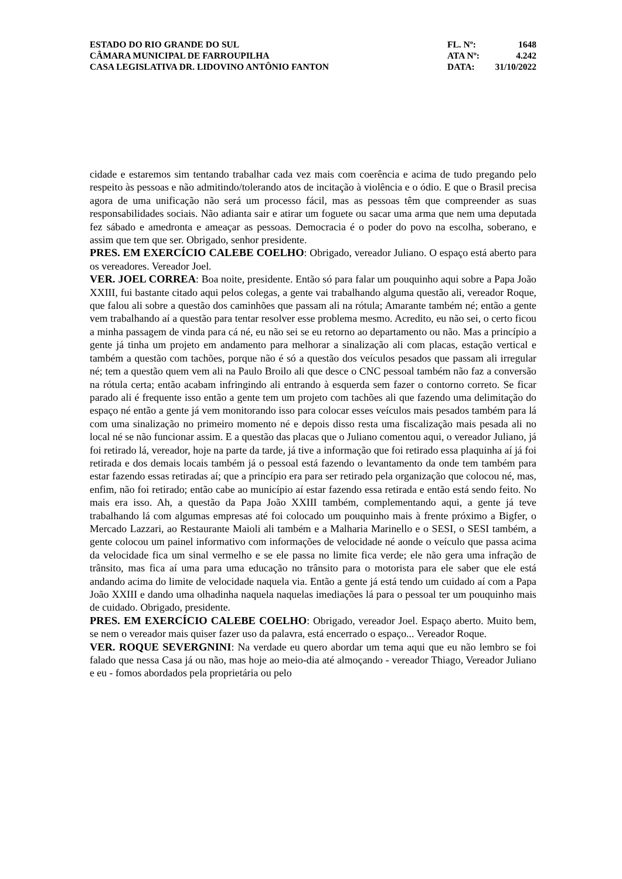ESTADO DO RIO GRANDE DO SUL
CÂMARA MUNICIPAL DE FARROUPILHA
CASA LEGISLATIVA DR. LIDOVINO ANTÔNIO FANTON
FL. Nº: 1648
ATA Nº: 4.242
DATA: 31/10/2022
cidade e estaremos sim tentando trabalhar cada vez mais com coerência e acima de tudo pregando pelo respeito às pessoas e não admitindo/tolerando atos de incitação à violência e o ódio. E que o Brasil precisa agora de uma unificação não será um processo fácil, mas as pessoas têm que compreender as suas responsabilidades sociais. Não adianta sair e atirar um foguete ou sacar uma arma que nem uma deputada fez sábado e amedronta e ameaçar as pessoas. Democracia é o poder do povo na escolha, soberano, e assim que tem que ser. Obrigado, senhor presidente.
PRES. EM EXERCÍCIO CALEBE COELHO: Obrigado, vereador Juliano. O espaço está aberto para os vereadores. Vereador Joel.
VER. JOEL CORREA: Boa noite, presidente. Então só para falar um pouquinho aqui sobre a Papa João XXIII, fui bastante citado aqui pelos colegas, a gente vai trabalhando alguma questão ali, vereador Roque, que falou ali sobre a questão dos caminhões que passam ali na rótula; Amarante também né; então a gente vem trabalhando aí a questão para tentar resolver esse problema mesmo. Acredito, eu não sei, o certo ficou a minha passagem de vinda para cá né, eu não sei se eu retorno ao departamento ou não. Mas a princípio a gente já tinha um projeto em andamento para melhorar a sinalização ali com placas, estação vertical e também a questão com tachões, porque não é só a questão dos veículos pesados que passam ali irregular né; tem a questão quem vem ali na Paulo Broilo ali que desce o CNC pessoal também não faz a conversão na rótula certa; então acabam infringindo ali entrando à esquerda sem fazer o contorno correto. Se ficar parado ali é frequente isso então a gente tem um projeto com tachões ali que fazendo uma delimitação do espaço né então a gente já vem monitorando isso para colocar esses veículos mais pesados também para lá com uma sinalização no primeiro momento né e depois disso resta uma fiscalização mais pesada ali no local né se não funcionar assim. E a questão das placas que o Juliano comentou aqui, o vereador Juliano, já foi retirado lá, vereador, hoje na parte da tarde, já tive a informação que foi retirado essa plaquinha aí já foi retirada e dos demais locais também já o pessoal está fazendo o levantamento da onde tem também para estar fazendo essas retiradas aí; que a princípio era para ser retirado pela organização que colocou né, mas, enfim, não foi retirado; então cabe ao município aí estar fazendo essa retirada e então está sendo feito. No mais era isso. Ah, a questão da Papa João XXIII também, complementando aqui, a gente já teve trabalhando lá com algumas empresas até foi colocado um pouquinho mais à frente próximo a Bigfer, o Mercado Lazzari, ao Restaurante Maioli ali também e a Malharia Marinello e o SESI, o SESI também, a gente colocou um painel informativo com informações de velocidade né aonde o veículo que passa acima da velocidade fica um sinal vermelho e se ele passa no limite fica verde; ele não gera uma infração de trânsito, mas fica aí uma para uma educação no trânsito para o motorista para ele saber que ele está andando acima do limite de velocidade naquela via. Então a gente já está tendo um cuidado aí com a Papa João XXIII e dando uma olhadinha naquela naquelas imediações lá para o pessoal ter um pouquinho mais de cuidado. Obrigado, presidente.
PRES. EM EXERCÍCIO CALEBE COELHO: Obrigado, vereador Joel. Espaço aberto. Muito bem, se nem o vereador mais quiser fazer uso da palavra, está encerrado o espaço... Vereador Roque.
VER. ROQUE SEVERGNINI: Na verdade eu quero abordar um tema aqui que eu não lembro se foi falado que nessa Casa já ou não, mas hoje ao meio-dia até almoçando - vereador Thiago, Vereador Juliano e eu - fomos abordados pela proprietária ou pelo